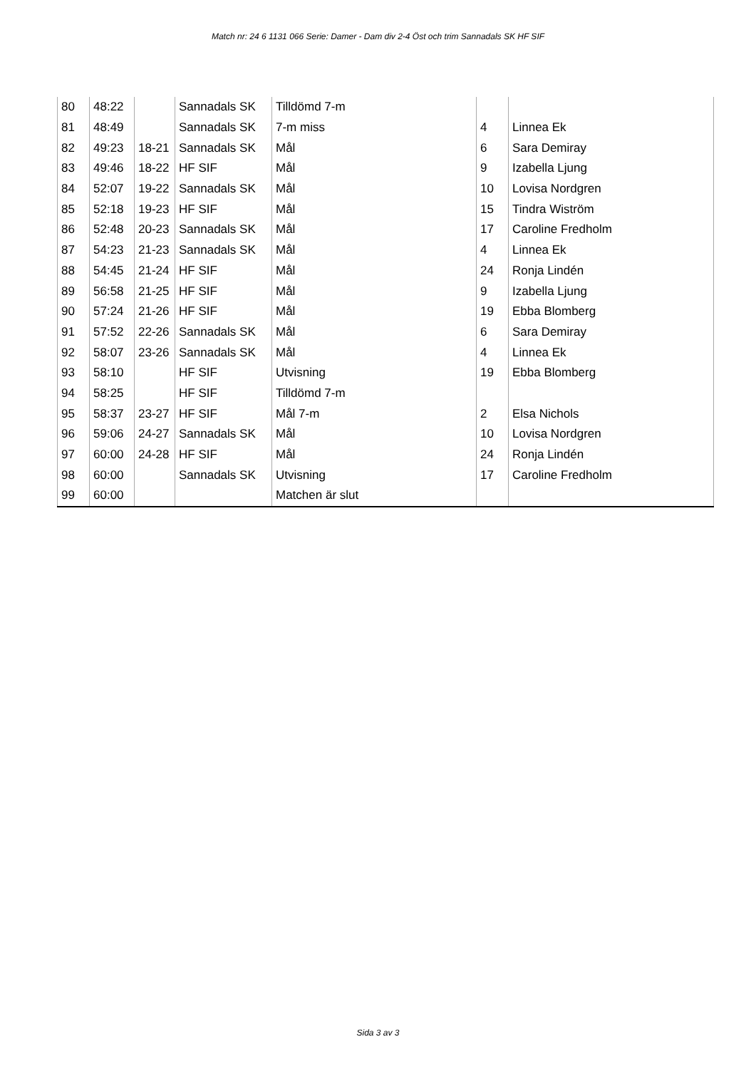Match nr: 24 6 1131 066 Serie: Damer - Dam div 2-4 Öst och trim Sannadals SK HF SIF
| 80 | 48:22 | | Sannadals SK | Tilldömd 7-m | | |
| 81 | 48:49 | | Sannadals SK | 7-m miss | 4 | Linnea Ek |
| 82 | 49:23 | 18-21 | Sannadals SK | Mål | 6 | Sara Demiray |
| 83 | 49:46 | 18-22 | HF SIF | Mål | 9 | Izabella Ljung |
| 84 | 52:07 | 19-22 | Sannadals SK | Mål | 10 | Lovisa Nordgren |
| 85 | 52:18 | 19-23 | HF SIF | Mål | 15 | Tindra Wiström |
| 86 | 52:48 | 20-23 | Sannadals SK | Mål | 17 | Caroline Fredholm |
| 87 | 54:23 | 21-23 | Sannadals SK | Mål | 4 | Linnea Ek |
| 88 | 54:45 | 21-24 | HF SIF | Mål | 24 | Ronja Lindén |
| 89 | 56:58 | 21-25 | HF SIF | Mål | 9 | Izabella Ljung |
| 90 | 57:24 | 21-26 | HF SIF | Mål | 19 | Ebba Blomberg |
| 91 | 57:52 | 22-26 | Sannadals SK | Mål | 6 | Sara Demiray |
| 92 | 58:07 | 23-26 | Sannadals SK | Mål | 4 | Linnea Ek |
| 93 | 58:10 | | HF SIF | Utvisning | 19 | Ebba Blomberg |
| 94 | 58:25 | | HF SIF | Tilldömd 7-m | | |
| 95 | 58:37 | 23-27 | HF SIF | Mål 7-m | 2 | Elsa Nichols |
| 96 | 59:06 | 24-27 | Sannadals SK | Mål | 10 | Lovisa Nordgren |
| 97 | 60:00 | 24-28 | HF SIF | Mål | 24 | Ronja Lindén |
| 98 | 60:00 | | Sannadals SK | Utvisning | 17 | Caroline Fredholm |
| 99 | 60:00 | | | Matchen är slut | | |
Sida 3 av 3